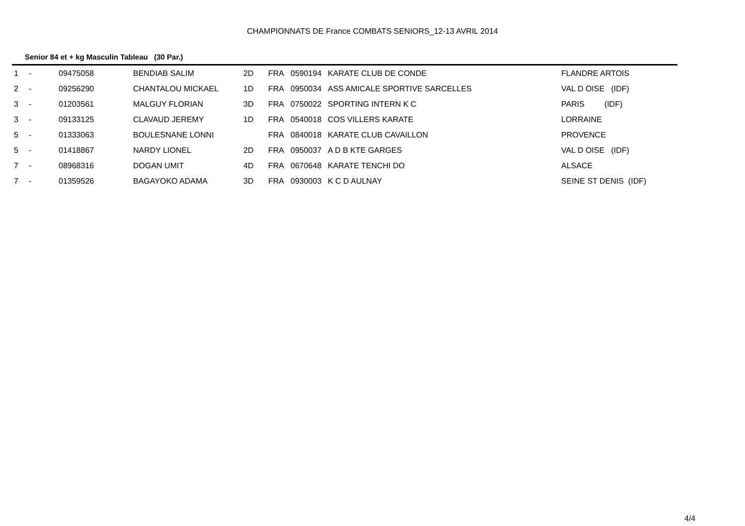CHAMPIONNATS DE France COMBATS SENIORS_12-13 AVRIL 2014
Senior 84 et + kg Masculin Tableau (30 Par.)
| 1 | - | 09475058 | BENDIAB SALIM | 2D | FRA | 0590194 | KARATE CLUB DE CONDE | FLANDRE ARTOIS |
| 2 | - | 09256290 | CHANTALOU MICKAEL | 1D | FRA | 0950034 | ASS AMICALE SPORTIVE SARCELLES | VAL D OISE (IDF) |
| 3 | - | 01203561 | MALGUY FLORIAN | 3D | FRA | 0750022 | SPORTING INTERN K C | PARIS (IDF) |
| 3 | - | 09133125 | CLAVAUD JEREMY | 1D | FRA | 0540018 | COS VILLERS KARATE | LORRAINE |
| 5 | - | 01333063 | BOULESNANE LONNI | | FRA | 0840018 | KARATE CLUB CAVAILLON | PROVENCE |
| 5 | - | 01418867 | NARDY LIONEL | 2D | FRA | 0950037 | A D B KTE GARGES | VAL D OISE (IDF) |
| 7 | - | 08968316 | DOGAN UMIT | 4D | FRA | 0670648 | KARATE TENCHI DO | ALSACE |
| 7 | - | 01359526 | BAGAYOKO ADAMA | 3D | FRA | 0930003 | K C D AULNAY | SEINE ST DENIS (IDF) |
4/4